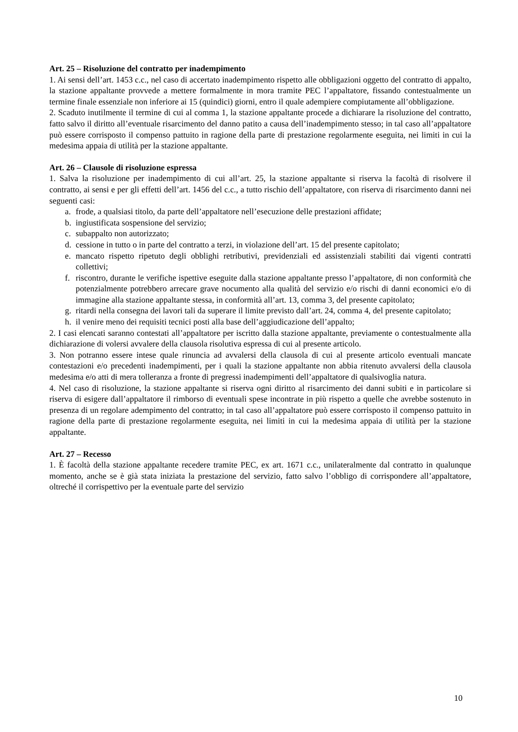Art. 25 – Risoluzione del contratto per inadempimento
1. Ai sensi dell’art. 1453 c.c., nel caso di accertato inadempimento rispetto alle obbligazioni oggetto del contratto di appalto, la stazione appaltante provvede a mettere formalmente in mora tramite PEC l’appaltatore, fissando contestualmente un termine finale essenziale non inferiore ai 15 (quindici) giorni, entro il quale adempiere compiutamente all’obbligazione.
2. Scaduto inutilmente il termine di cui al comma 1, la stazione appaltante procede a dichiarare la risoluzione del contratto, fatto salvo il diritto all’eventuale risarcimento del danno patito a causa dell’inadempimento stesso; in tal caso all’appaltatore può essere corrisposto il compenso pattuito in ragione della parte di prestazione regolarmente eseguita, nei limiti in cui la medesima appaia di utilità per la stazione appaltante.
Art. 26 – Clausole di risoluzione espressa
1. Salva la risoluzione per inadempimento di cui all’art. 25, la stazione appaltante si riserva la facoltà di risolvere il contratto, ai sensi e per gli effetti dell’art. 1456 del c.c., a tutto rischio dell’appaltatore, con riserva di risarcimento danni nei seguenti casi:
a. frode, a qualsiasi titolo, da parte dell’appaltatore nell’esecuzione delle prestazioni affidate;
b. ingiustificata sospensione del servizio;
c. subappalto non autorizzato;
d. cessione in tutto o in parte del contratto a terzi, in violazione dell’art. 15 del presente capitolato;
e. mancato rispetto ripetuto degli obblighi retributivi, previdenziali ed assistenziali stabiliti dai vigenti contratti collettivi;
f. riscontro, durante le verifiche ispettive eseguite dalla stazione appaltante presso l’appaltatore, di non conformità che potenzialmente potrebbero arrecare grave nocumento alla qualità del servizio e/o rischi di danni economici e/o di immagine alla stazione appaltante stessa, in conformità all’art. 13, comma 3, del presente capitolato;
g. ritardi nella consegna dei lavori tali da superare il limite previsto dall’art. 24, comma 4, del presente capitolato;
h. il venire meno dei requisiti tecnici posti alla base dell’aggiudicazione dell’appalto;
2. I casi elencati saranno contestati all’appaltatore per iscritto dalla stazione appaltante, previamente o contestualmente alla dichiarazione di volersi avvalere della clausola risolutiva espressa di cui al presente articolo.
3. Non potranno essere intese quale rinuncia ad avvalersi della clausola di cui al presente articolo eventuali mancate contestazioni e/o precedenti inadempimenti, per i quali la stazione appaltante non abbia ritenuto avvalersi della clausola medesima e/o atti di mera tolleranza a fronte di pregressi inadempimenti dell’appaltatore di qualsivoglia natura.
4. Nel caso di risoluzione, la stazione appaltante si riserva ogni diritto al risarcimento dei danni subiti e in particolare si riserva di esigere dall’appaltatore il rimborso di eventuali spese incontrate in più rispetto a quelle che avrebbe sostenuto in presenza di un regolare adempimento del contratto; in tal caso all’appaltatore può essere corrisposto il compenso pattuito in ragione della parte di prestazione regolarmente eseguita, nei limiti in cui la medesima appaia di utilità per la stazione appaltante.
Art. 27 – Recesso
1. È facoltà della stazione appaltante recedere tramite PEC, ex art. 1671 c.c., unilateralmente dal contratto in qualunque momento, anche se è già stata iniziata la prestazione del servizio, fatto salvo l’obbligo di corrispondere all’appaltatore, oltreché il corrispettivo per la eventuale parte del servizio
10